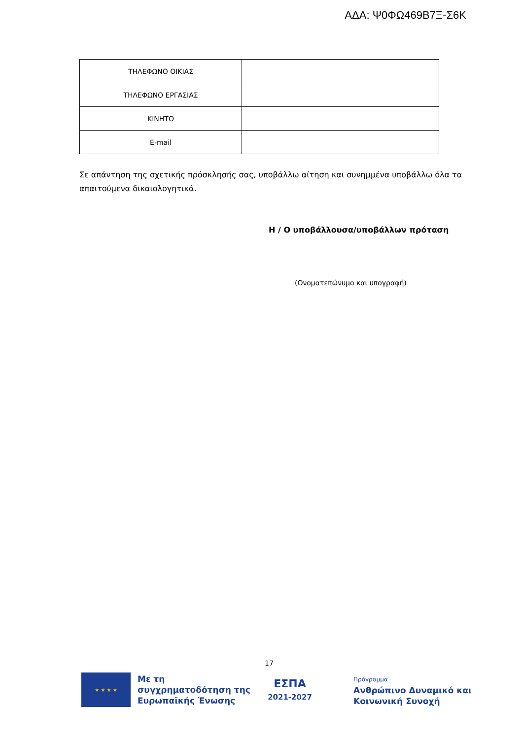ΑΔΑ: Ψ0ΦΩ469Β7Ξ-Σ6Κ
| ΤΗΛΕΦΩΝΟ ΟΙΚΙΑΣ | |
| ΤΗΛΕΦΩΝΟ ΕΡΓΑΣΙΑΣ | |
| ΚΙΝΗΤΟ | |
| E-mail | |
Σε απάντηση της σχετικής πρόσκλησής σας, υποβάλλω αίτηση και συνημμένα υποβάλλω όλα τα απαιτούμενα δικαιολογητικά.
Η / Ο υποβάλλουσα/υποβάλλων πρόταση
(Ονοματεπώνυμο και υπογραφή)
17
★ ★ ★ ★
Με τη συγχρηματοδότηση της Ευρωπαϊκής Ένωσης
ΕΣΠΑ
2021-2027
Πρόγραμμα
Ανθρώπινο Δυναμικό και
Κοινωνική Συνοχή